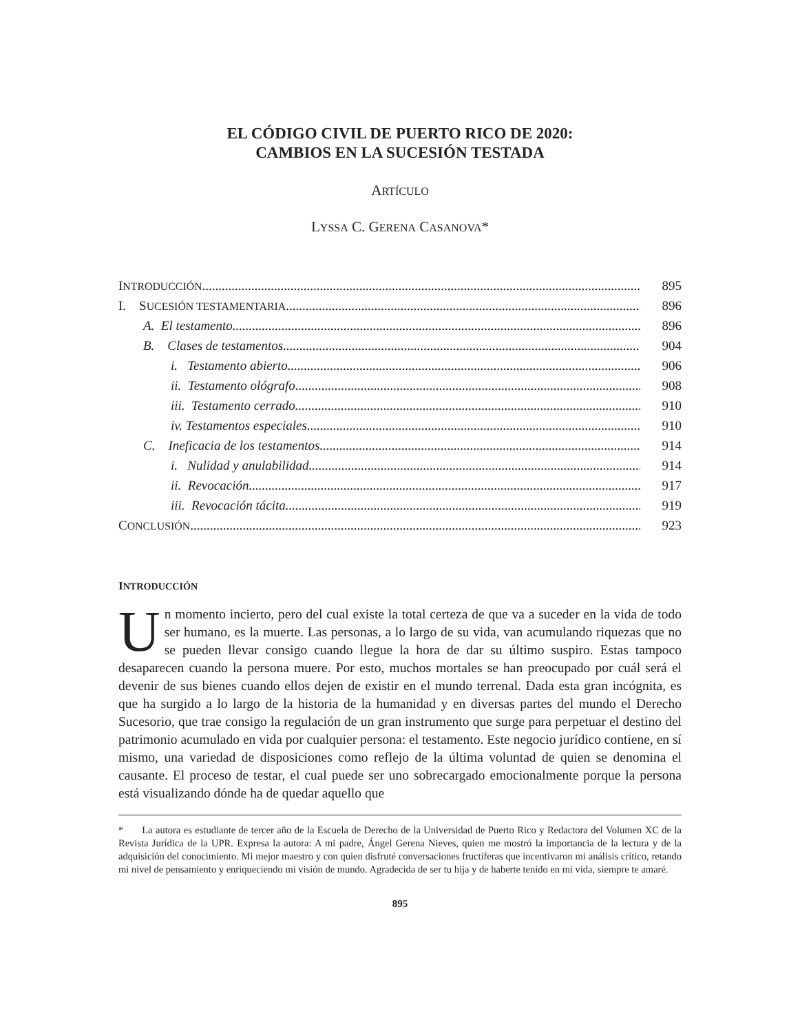EL CÓDIGO CIVIL DE PUERTO RICO DE 2020:
CAMBIOS EN LA SUCESIÓN TESTADA
ARTÍCULO
LYSSA C. GERENA CASANOVA*
INTRODUCCIÓN 895
I. SUCESIÓN TESTAMENTARIA 896
A. El testamento 896
B. Clases de testamentos 904
i. Testamento abierto 906
ii. Testamento ológrafo 908
iii. Testamento cerrado 910
iv. Testamentos especiales 910
C. Ineficacia de los testamentos 914
i. Nulidad y anulabilidad 914
ii. Revocación 917
iii. Revocación tácita 919
CONCLUSIÓN 923
INTRODUCCIÓN
Un momento incierto, pero del cual existe la total certeza de que va a suceder en la vida de todo ser humano, es la muerte. Las personas, a lo largo de su vida, van acumulando riquezas que no se pueden llevar consigo cuando llegue la hora de dar su último suspiro. Estas tampoco desaparecen cuando la persona muere. Por esto, muchos mortales se han preocupado por cuál será el devenir de sus bienes cuando ellos dejen de existir en el mundo terrenal. Dada esta gran incógnita, es que ha surgido a lo largo de la historia de la humanidad y en diversas partes del mundo el Derecho Sucesorio, que trae consigo la regulación de un gran instrumento que surge para perpetuar el destino del patrimonio acumulado en vida por cualquier persona: el testamento. Este negocio jurídico contiene, en sí mismo, una variedad de disposiciones como reflejo de la última voluntad de quien se denomina el causante. El proceso de testar, el cual puede ser uno sobrecargado emocionalmente porque la persona está visualizando dónde ha de quedar aquello que
* La autora es estudiante de tercer año de la Escuela de Derecho de la Universidad de Puerto Rico y Redactora del Volumen XC de la Revista Jurídica de la UPR. Expresa la autora: A mi padre, Ángel Gerena Nieves, quien me mostró la importancia de la lectura y de la adquisición del conocimiento. Mi mejor maestro y con quien disfruté conversaciones fructíferas que incentivaron mi análisis crítico, retando mi nivel de pensamiento y enriqueciendo mi visión de mundo. Agradecida de ser tu hija y de haberte tenido en mi vida, siempre te amaré.
895